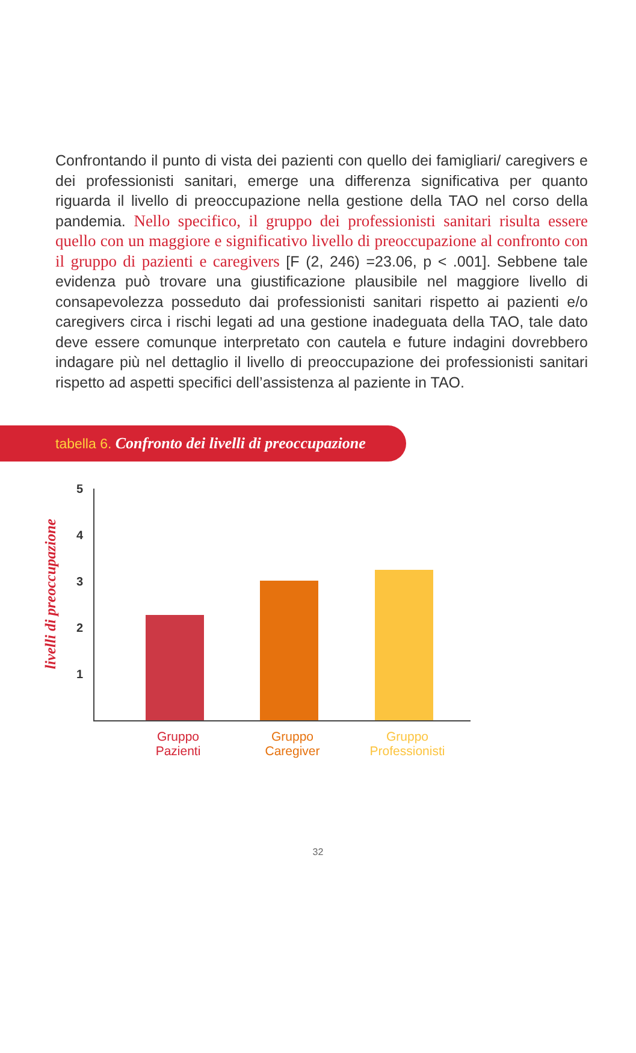Confrontando il punto di vista dei pazienti con quello dei famigliari/ caregivers e dei professionisti sanitari, emerge una differenza significativa per quanto riguarda il livello di preoccupazione nella gestione della TAO nel corso della pandemia. Nello specifico, il gruppo dei professionisti sanitari risulta essere quello con un maggiore e significativo livello di preoccupazione al confronto con il gruppo di pazienti e caregivers [F (2, 246) =23.06, p < .001]. Sebbene tale evidenza può trovare una giustificazione plausibile nel maggiore livello di consapevolezza posseduto dai professionisti sanitari rispetto ai pazienti e/o caregivers circa i rischi legati ad una gestione inadeguata della TAO, tale dato deve essere comunque interpretato con cautela e future indagini dovrebbero indagare più nel dettaglio il livello di preoccupazione dei professionisti sanitari rispetto ad aspetti specifici dell’assistenza al paziente in TAO.
tabella 6. Confronto dei livelli di preoccupazione
livelli di preoccupazione
5
4
3
2
1
Gruppo
Pazienti
Gruppo
Caregiver
Gruppo
Professionisti
32